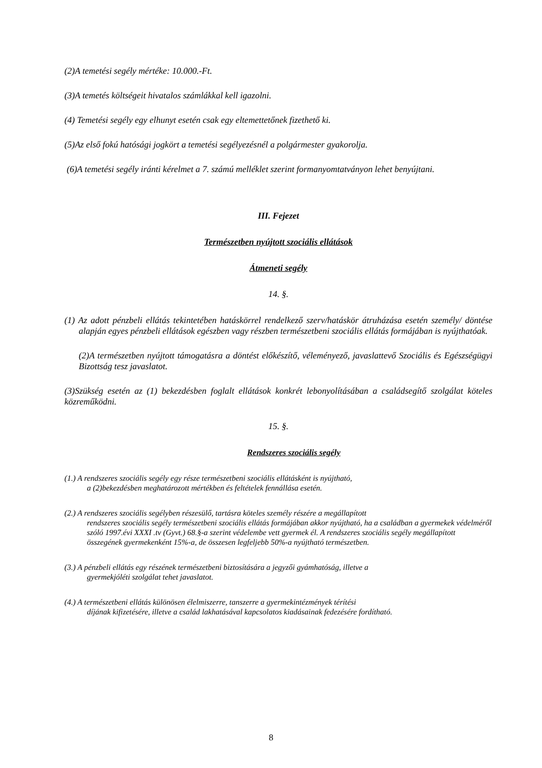(2)A temetési segély mértéke: 10.000.-Ft.
(3)A temetés költségeit hivatalos számlákkal kell igazolni.
(4) Temetési segély egy elhunyt esetén csak egy eltemettetőnek fizethető ki.
(5)Az első fokú hatósági jogkört a temetési segélyezésnél a polgármester gyakorolja.
(6)A temetési segély iránti kérelmet a 7. számú melléklet szerint formanyomtatványon lehet benyújtani.
III. Fejezet
Természetben nyújtott szociális ellátások
Átmeneti segély
14. §.
(1) Az adott pénzbeli ellátás tekintetében hatáskörrel rendelkező szerv/hatáskör átruházása esetén személy/ döntése alapján egyes pénzbeli ellátások egészben vagy részben természetbeni szociális ellátás formájában is nyújthatóak.
(2)A természetben nyújtott támogatásra a döntést előkészítő, véleményező, javaslattevő Szociális és Egészségügyi Bizottság tesz javaslatot.
(3)Szükség esetén az (1) bekezdésben foglalt ellátások konkrét lebonyolításában a családsegítő szolgálat köteles közreműködni.
15. §.
Rendszeres szociális segély
(1.) A rendszeres szociális segély egy része természetbeni szociális ellátásként is nyújtható,
a (2)bekezdésben meghatározott mértékben és feltételek fennállása esetén.
(2.) A rendszeres szociális segélyben részesülő, tartásra köteles személy részére a megállapított
rendszeres szociális segély természetbeni szociális ellátás formájában akkor nyújtható, ha a családban a gyermekek védelméről szóló 1997.évi XXXI .tv (Gyvt.) 68.§-a szerint védelembe vett gyermek él. A rendszeres szociális segély megállapított összegének gyermekenként 15%-a, de összesen legfeljebb 50%-a nyújtható természetben.
(3.) A pénzbeli ellátás egy részének természetbeni biztosítására a jegyzői gyámhatóság, illetve a
gyermekjóléti szolgálat tehet javaslatot.
(4.) A természetbeni ellátás különösen élelmiszerre, tanszerre a gyermekintézmények térítési
díjának kifizetésére, illetve a család lakhatásával kapcsolatos kiadásainak fedezésére fordítható.
8